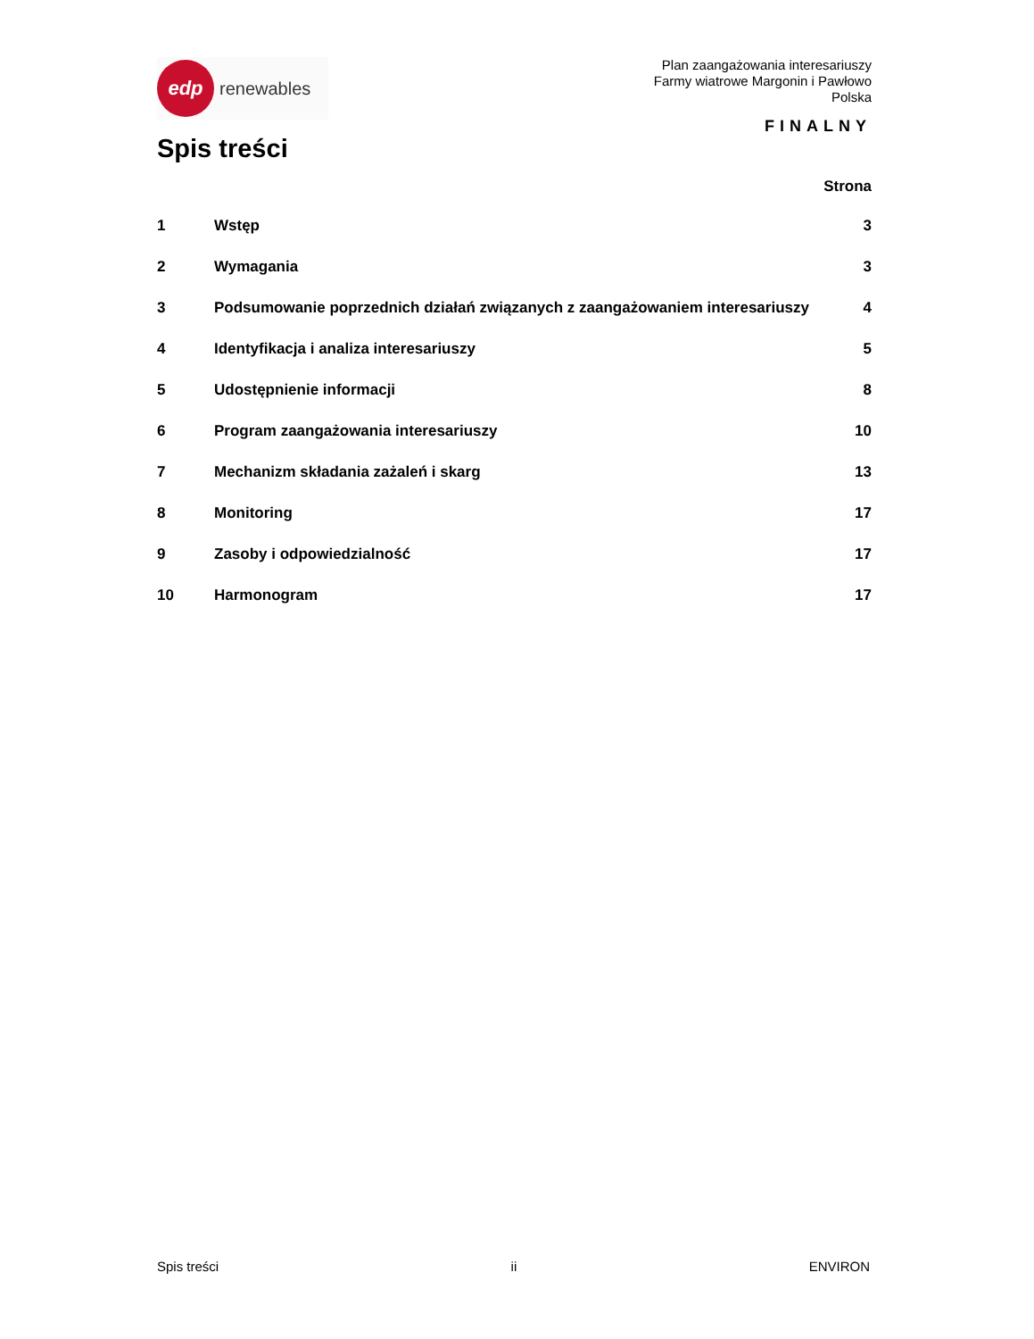edp
renewables
Plan zaangażowania interesariuszy
Farmy wiatrowe Margonin i Pawłowo
Polska
FINALNY
Spis treści
Strona
| 1 | Wstęp | 3 |
| 2 | Wymagania | 3 |
| 3 | Podsumowanie poprzednich działań związanych z zaangażowaniem interesariuszy | 4 |
| 4 | Identyfikacja i analiza interesariuszy | 5 |
| 5 | Udostępnienie informacji | 8 |
| 6 | Program zaangażowania interesariuszy | 10 |
| 7 | Mechanizm składania zażaleń i skarg | 13 |
| 8 | Monitoring | 17 |
| 9 | Zasoby i odpowiedzialność | 17 |
| 10 | Harmonogram | 17 |
Spis treści ii ENVIRON